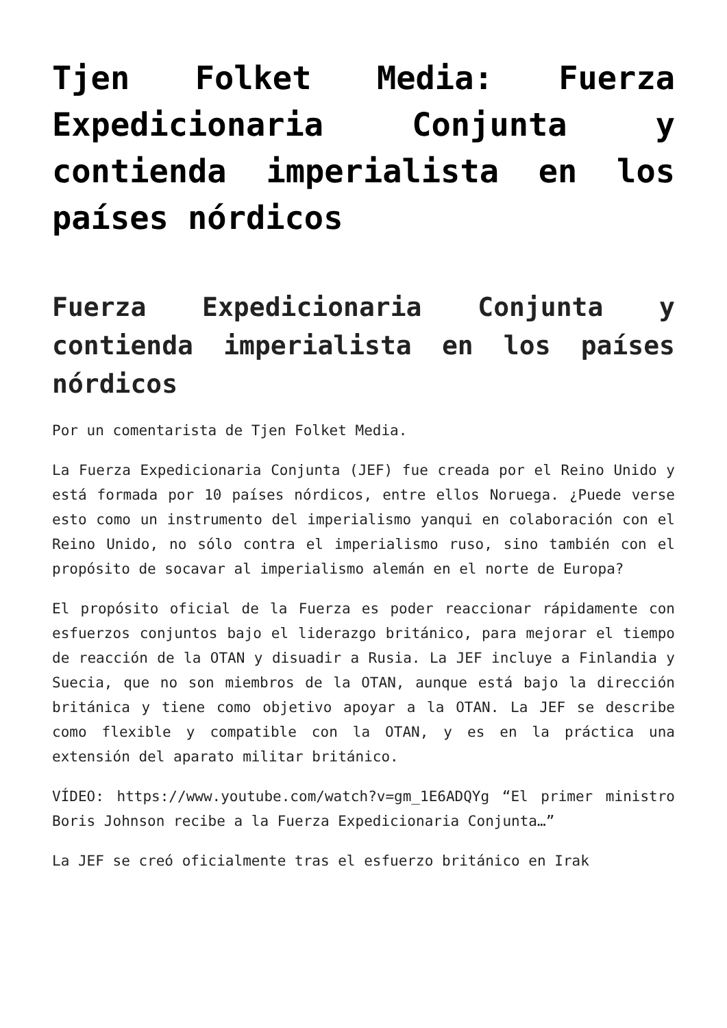Tjen Folket Media: Fuerza Expedicionaria Conjunta y contienda imperialista en los países nórdicos
Fuerza Expedicionaria Conjunta y contienda imperialista en los países nórdicos
Por un comentarista de Tjen Folket Media.
La Fuerza Expedicionaria Conjunta (JEF) fue creada por el Reino Unido y está formada por 10 países nórdicos, entre ellos Noruega. ¿Puede verse esto como un instrumento del imperialismo yanqui en colaboración con el Reino Unido, no sólo contra el imperialismo ruso, sino también con el propósito de socavar al imperialismo alemán en el norte de Europa?
El propósito oficial de la Fuerza es poder reaccionar rápidamente con esfuerzos conjuntos bajo el liderazgo británico, para mejorar el tiempo de reacción de la OTAN y disuadir a Rusia. La JEF incluye a Finlandia y Suecia, que no son miembros de la OTAN, aunque está bajo la dirección británica y tiene como objetivo apoyar a la OTAN. La JEF se describe como flexible y compatible con la OTAN, y es en la práctica una extensión del aparato militar británico.
VÍDEO: https://www.youtube.com/watch?v=gm_1E6ADQYg “El primer ministro Boris Johnson recibe a la Fuerza Expedicionaria Conjunta…”
La JEF se creó oficialmente tras el esfuerzo británico en Irak